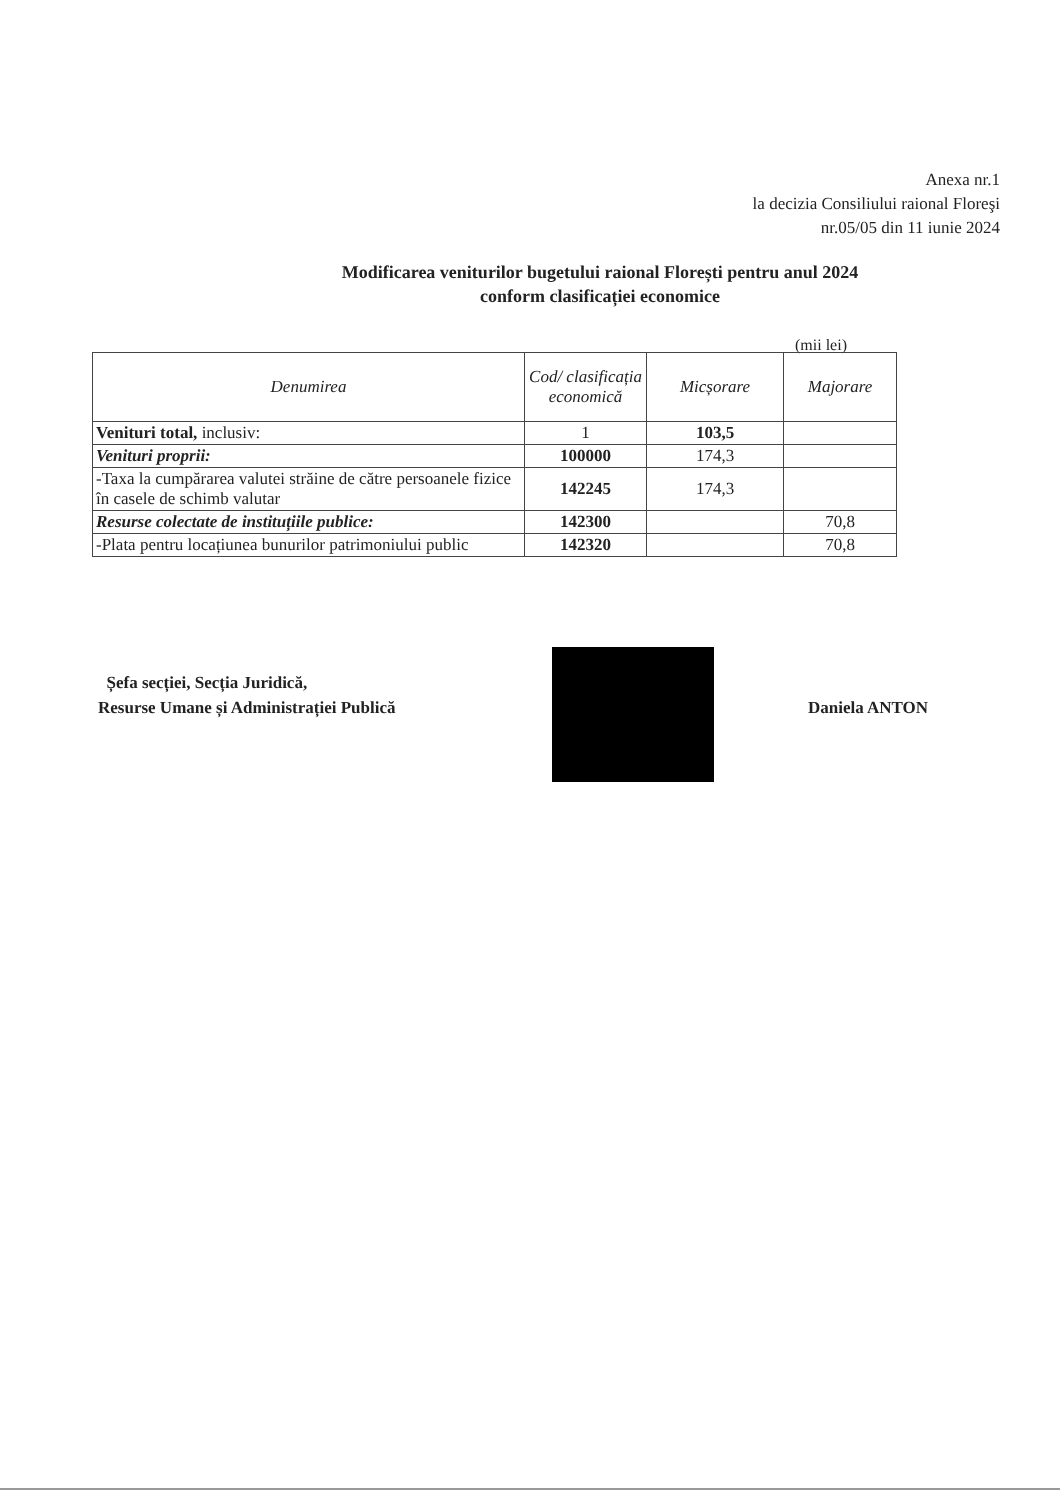Anexa nr.1
la decizia Consiliului raional Floreşi
nr.05/05 din 11 iunie 2024
Modificarea veniturilor bugetului raional Florești pentru anul 2024
conform clasificației economice
(mii lei)
| Denumirea | Cod/ clasificația economică | Micșorare | Majorare |
| --- | --- | --- | --- |
| Venituri total, inclusiv: | 1 | 103,5 | |
| Venituri proprii: | 100000 | 174,3 | |
| -Taxa la cumpărarea valutei străine de către persoanele fizice în casele de schimb valutar | 142245 | 174,3 | |
| Resurse colectate de instituțiile publice: | 142300 | | 70,8 |
| -Plata pentru locațiunea bunurilor patrimoniului public | 142320 | | 70,8 |
Șefa secției, Secția Juridică,
Resurse Umane și Administrației Publică
Daniela ANTON